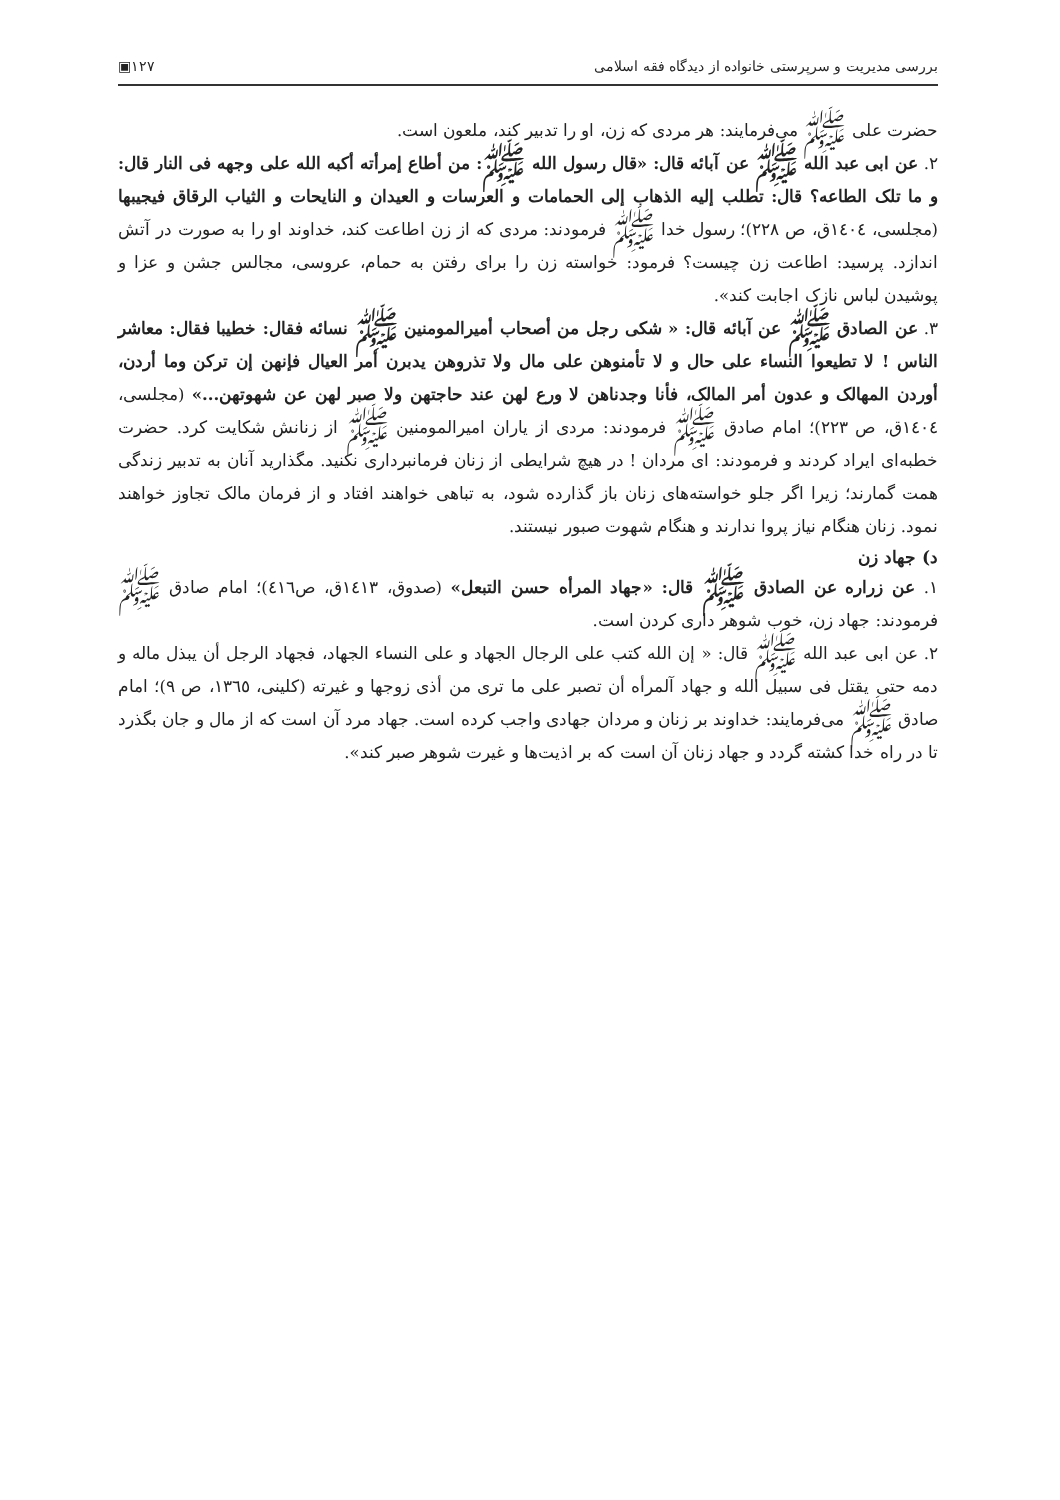بررسی مدیریت و سرپرستی خانواده از دیدگاه فقه اسلامی ۱۲۷▣
حضرت علی ﷺ می‌فرمایند: هر مردی که زن، او را تدبیر کند، ملعون است.
۲. عن ابی عبد الله ﷺ عن آبائه قال: «قال رسول الله ﷺ: من أطاع إمرأته أکبه الله علی وجهه فی النار قال: و ما تلک الطاعه؟ قال: تطلب إلیه الذهاب إلی الحمامات و العرسات و العیدان و النایحات و الثیاب الرقاق فیجیبها (مجلسی، ۱٤۰٤ق، ص ۲۲۸)؛ رسول خدا ﷺ فرمودند: مردی که از زن اطاعت کند، خداوند او را به صورت در آتش اندازد. پرسید: اطاعت زن چیست؟ فرمود: خواسته زن را برای رفتن به حمام، عروسی، مجالس جشن و عزا و پوشیدن لباس نازک اجابت کند».
۳. عن الصادق ﷺ عن آبائه قال: « شکی رجل من أصحاب أمیرالمومنین ﷺ نسائه فقال: خطیبا فقال: معاشر الناس ! لا تطیعوا النساء علی حال و لا تأمنوهن علی مال ولا تذروهن یدبرن أمر العیال فإنهن إن ترکن وما أردن، أوردن المهالک و عدون أمر المالک، فأنا وجدناهن لا ورع لهن عند حاجتهن ولا صبر لهن عن شهوتهن...» (مجلسی، ۱٤۰٤ق، ص ۲۲۳)؛ امام صادق ﷺ فرمودند: مردی از یاران امیرالمومنین ﷺ از زنانش شکایت کرد. حضرت خطبه‌ای ایراد کردند و فرمودند: ای مردان ! در هیچ شرایطی از زنان فرمانبرداری نکنید. مگذارید آنان به تدبیر زندگی همت گمارند؛ زیرا اگر جلو خواسته‌های زنان باز گذارده شود، به تباهی خواهند افتاد و از فرمان مالک تجاوز خواهند نمود. زنان هنگام نیاز پروا ندارند و هنگام شهوت صبور نیستند.
د) جهاد زن
۱. عن زراره عن الصادق ﷺ قال: «جهاد المرأه حسن التبعل» (صدوق، ۱٤۱۳ق، ص٤۱٦)؛ امام صادق ﷺ فرمودند: جهاد زن، خوب شوهر داری کردن است.
۲. عن ابی عبد الله ﷺ قال: « إن الله کتب علی الرجال الجهاد و علی النساء الجهاد، فجهاد الرجل أن یبذل ماله و دمه حتی یقتل فی سبیل الله و جهاد آلمرأه أن تصبر علی ما تری من أذی زوجها و غیرته (کلینی، ۱۳٦٥، ص ۹)؛ امام صادق ﷺ می‌فرمایند: خداوند بر زنان و مردان جهادی واجب کرده است. جهاد مرد آن است که از مال و جان بگذرد تا در راه خدا کشته گردد و جهاد زنان آن است که بر اذیت‌ها و غیرت شوهر صبر کند».